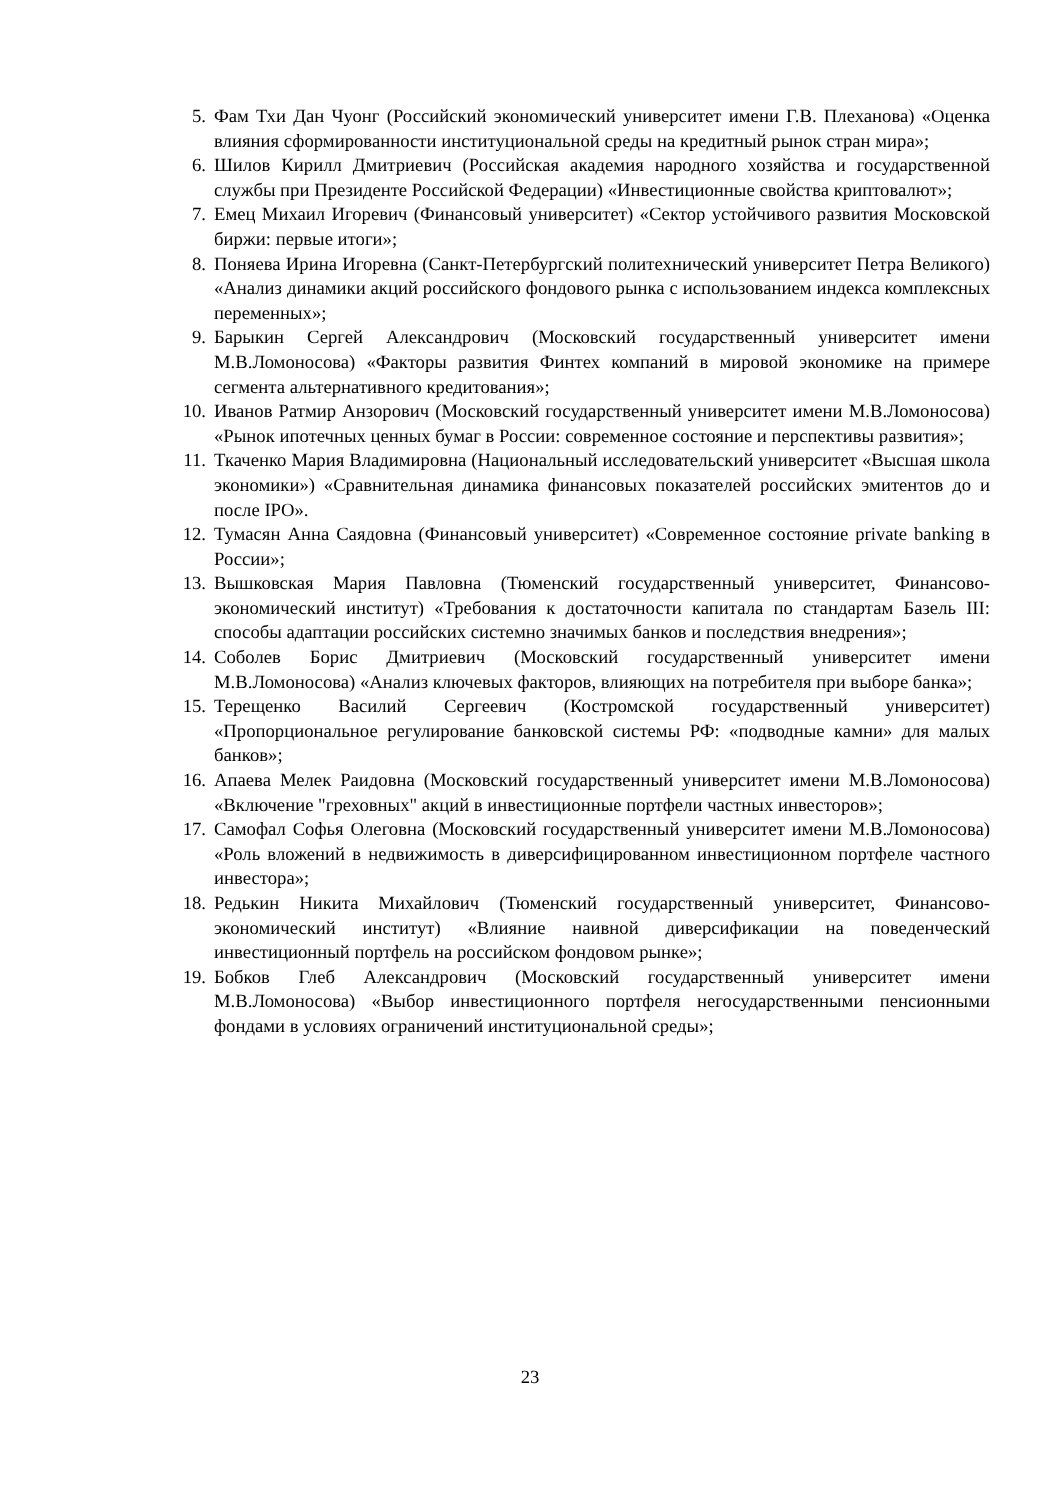5. Фам Тхи Дан Чуонг (Российский экономический университет имени Г.В. Плеханова) «Оценка влияния сформированности институциональной среды на кредитный рынок стран мира»;
6. Шилов Кирилл Дмитриевич (Российская академия народного хозяйства и государственной службы при Президенте Российской Федерации) «Инвестиционные свойства криптовалют»;
7. Емец Михаил Игоревич (Финансовый университет) «Сектор устойчивого развития Московской биржи: первые итоги»;
8. Поняева Ирина Игоревна (Санкт-Петербургский политехнический университет Петра Великого) «Анализ динамики акций российского фондового рынка с использованием индекса комплексных переменных»;
9. Барыкин Сергей Александрович (Московский государственный университет имени М.В.Ломоносова) «Факторы развития Финтех компаний в мировой экономике на примере сегмента альтернативного кредитования»;
10. Иванов Ратмир Анзорович (Московский государственный университет имени М.В.Ломоносова) «Рынок ипотечных ценных бумаг в России: современное состояние и перспективы развития»;
11. Ткаченко Мария Владимировна (Национальный исследовательский университет «Высшая школа экономики») «Сравнительная динамика финансовых показателей российских эмитентов до и после IPO».
12. Тумасян Анна Саядовна (Финансовый университет) «Современное состояние private banking в России»;
13. Вышковская Мария Павловна (Тюменский государственный университет, Финансово-экономический институт) «Требования к достаточности капитала по стандартам Базель III: способы адаптации российских системно значимых банков и последствия внедрения»;
14. Соболев Борис Дмитриевич (Московский государственный университет имени М.В.Ломоносова) «Анализ ключевых факторов, влияющих на потребителя при выборе банка»;
15. Терещенко Василий Сергеевич (Костромской государственный университет) «Пропорциональное регулирование банковской системы РФ: «подводные камни» для малых банков»;
16. Апаева Мелек Раидовна (Московский государственный университет имени М.В.Ломоносова) «Включение "греховных" акций в инвестиционные портфели частных инвесторов»;
17. Самофал Софья Олеговна (Московский государственный университет имени М.В.Ломоносова) «Роль вложений в недвижимость в диверсифицированном инвестиционном портфеле частного инвестора»;
18. Редькин Никита Михайлович (Тюменский государственный университет, Финансово-экономический институт) «Влияние наивной диверсификации на поведенческий инвестиционный портфель на российском фондовом рынке»;
19. Бобков Глеб Александрович (Московский государственный университет имени М.В.Ломоносова) «Выбор инвестиционного портфеля негосударственными пенсионными фондами в условиях ограничений институциональной среды»;
23